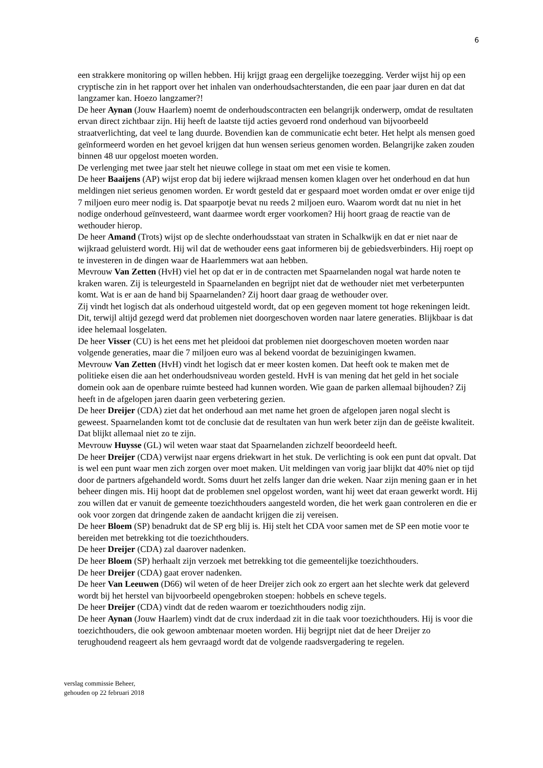6
een strakkere monitoring op willen hebben. Hij krijgt graag een dergelijke toezegging. Verder wijst hij op een cryptische zin in het rapport over het inhalen van onderhoudsachterstanden, die een paar jaar duren en dat dat langzamer kan. Hoezo langzamer?!
De heer Aynan (Jouw Haarlem) noemt de onderhoudscontracten een belangrijk onderwerp, omdat de resultaten ervan direct zichtbaar zijn. Hij heeft de laatste tijd acties gevoerd rond onderhoud van bijvoorbeeld straatverlichting, dat veel te lang duurde. Bovendien kan de communicatie echt beter. Het helpt als mensen goed geïnformeerd worden en het gevoel krijgen dat hun wensen serieus genomen worden. Belangrijke zaken zouden binnen 48 uur opgelost moeten worden.
De verlenging met twee jaar stelt het nieuwe college in staat om met een visie te komen.
De heer Baaijens (AP) wijst erop dat bij iedere wijkraad mensen komen klagen over het onderhoud en dat hun meldingen niet serieus genomen worden. Er wordt gesteld dat er gespaard moet worden omdat er over enige tijd 7 miljoen euro meer nodig is. Dat spaarpotje bevat nu reeds 2 miljoen euro. Waarom wordt dat nu niet in het nodige onderhoud geïnvesteerd, want daarmee wordt erger voorkomen? Hij hoort graag de reactie van de wethouder hierop.
De heer Amand (Trots) wijst op de slechte onderhoudsstaat van straten in Schalkwijk en dat er niet naar de wijkraad geluisterd wordt. Hij wil dat de wethouder eens gaat informeren bij de gebiedsverbinders. Hij roept op te investeren in de dingen waar de Haarlemmers wat aan hebben.
Mevrouw Van Zetten (HvH) viel het op dat er in de contracten met Spaarnelanden nogal wat harde noten te kraken waren. Zij is teleurgesteld in Spaarnelanden en begrijpt niet dat de wethouder niet met verbeterpunten komt. Wat is er aan de hand bij Spaarnelanden? Zij hoort daar graag de wethouder over.
Zij vindt het logisch dat als onderhoud uitgesteld wordt, dat op een gegeven moment tot hoge rekeningen leidt. Dit, terwijl altijd gezegd werd dat problemen niet doorgeschoven worden naar latere generaties. Blijkbaar is dat idee helemaal losgelaten.
De heer Visser (CU) is het eens met het pleidooi dat problemen niet doorgeschoven moeten worden naar volgende generaties, maar die 7 miljoen euro was al bekend voordat de bezuinigingen kwamen.
Mevrouw Van Zetten (HvH) vindt het logisch dat er meer kosten komen. Dat heeft ook te maken met de politieke eisen die aan het onderhoudsniveau worden gesteld. HvH is van mening dat het geld in het sociale domein ook aan de openbare ruimte besteed had kunnen worden. Wie gaan de parken allemaal bijhouden? Zij heeft in de afgelopen jaren daarin geen verbetering gezien.
De heer Dreijer (CDA) ziet dat het onderhoud aan met name het groen de afgelopen jaren nogal slecht is geweest. Spaarnelanden komt tot de conclusie dat de resultaten van hun werk beter zijn dan de geëiste kwaliteit. Dat blijkt allemaal niet zo te zijn.
Mevrouw Huysse (GL) wil weten waar staat dat Spaarnelanden zichzelf beoordeeld heeft.
De heer Dreijer (CDA) verwijst naar ergens driekwart in het stuk. De verlichting is ook een punt dat opvalt. Dat is wel een punt waar men zich zorgen over moet maken. Uit meldingen van vorig jaar blijkt dat 40% niet op tijd door de partners afgehandeld wordt. Soms duurt het zelfs langer dan drie weken. Naar zijn mening gaan er in het beheer dingen mis. Hij hoopt dat de problemen snel opgelost worden, want hij weet dat eraan gewerkt wordt. Hij zou willen dat er vanuit de gemeente toezichthouders aangesteld worden, die het werk gaan controleren en die er ook voor zorgen dat dringende zaken de aandacht krijgen die zij vereisen.
De heer Bloem (SP) benadrukt dat de SP erg blij is. Hij stelt het CDA voor samen met de SP een motie voor te bereiden met betrekking tot die toezichthouders.
De heer Dreijer (CDA) zal daarover nadenken.
De heer Bloem (SP) herhaalt zijn verzoek met betrekking tot die gemeentelijke toezichthouders.
De heer Dreijer (CDA) gaat erover nadenken.
De heer Van Leeuwen (D66) wil weten of de heer Dreijer zich ook zo ergert aan het slechte werk dat geleverd wordt bij het herstel van bijvoorbeeld opengebroken stoepen: hobbels en scheve tegels.
De heer Dreijer (CDA) vindt dat de reden waarom er toezichthouders nodig zijn.
De heer Aynan (Jouw Haarlem) vindt dat de crux inderdaad zit in die taak voor toezichthouders. Hij is voor die toezichthouders, die ook gewoon ambtenaar moeten worden. Hij begrijpt niet dat de heer Dreijer zo terughoudend reageert als hem gevraagd wordt dat de volgende raadsvergadering te regelen.
verslag commissie Beheer,
gehouden op 22 februari 2018